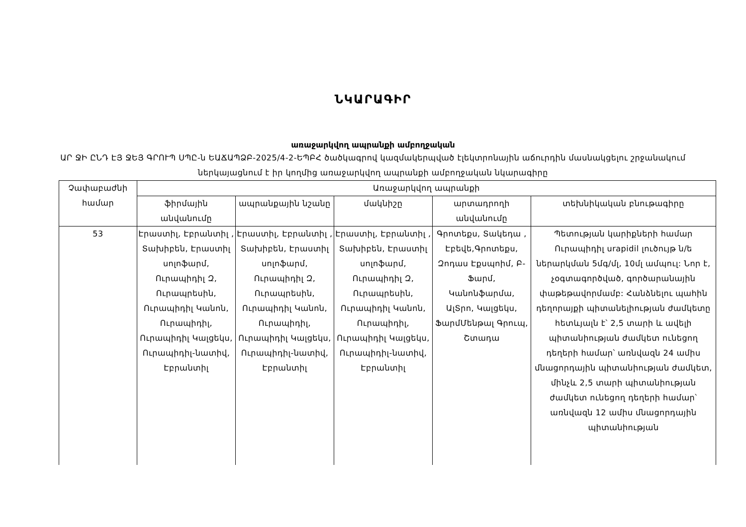ՆԿԱՐԱԳԻՐ
առաջարկվող ապրանքի ամբողջական
ԱՐ ՋԻ ԸՆԴ ԷՅ ՋԵՅ ԳՐՈՒՊ ՍՊԸ-ն ԵԱՃԱՊՁԲ-2025/4-2-ԵՊԲՀ ծածկագրով կազմակերպված էլեկտրոնային աճուրդին մասնակցելու շրջանակում ներկայացնում է իր կողմից առաջարկվող ապրանքի ամբողջական նկարագիրը
| Չափաբաժնի համար | Առաջարկվող ապրանքի | | | | |
| --- | --- | --- | --- | --- | --- |
| | ֆիրմային անվանումը | ապրանքային նշանը | մակնիշը | արտադրողի անվանումը | տեխնիկական բնութագիրը |
| 53 | Էրաստիլ, Էբրանտիլ , Տախիբեն, Էրաստիլ սոլոֆարմ, Ուրապիդիլ Զ, Ուրապրեսին, Ուրապիդիլ Կանոն, Ուրապիդիլ, Ուրապիդիլ Կալցեկս, Ուրապիդիլ-նատիվ, Էբրանտիլ | Էրաստիլ, Էբրանտիլ , Տախիբեն, Էրաստիլ սոլոֆարմ, Ուրապիդիլ Զ, Ուրապրեսին, Ուրապիդիլ Կանոն, Ուրապիդիլ, Ուրապիդիլ Կալցեկս, Ուրապիդիլ-նատիվ, Էբրանտիլ | Էրաստիլ, Էբրանտիլ , Տախիբեն, Էրաստիլ սոլոֆարմ, Ուրապիդիլ Զ, Ուրապրեսին, Ուրապիդիլ Կանոն, Ուրապիդիլ, Ուրապիդիլ Կալցեկս, Ուրապիդիլ-նատիվ, Էբրանտիլ | Գրոտեքս, Տակեդա , Էբեվե,Գրոտեքս, Զոդաս Էքսպոիմ, Բ-Ֆարմ, Կանոնֆարմա, ԱլՏրո, Կալցեկս, ՖարմՄենթալ Գրուպ, Շտադա | Պետության կարիքների համար Ուրապիդիլ urapidil լուծույթ ն/ե ներարկման 5մգ/մլ, 10մլ ամպուլ: Նոր է, չօգտագործված, գործարանային փաթեթավորմամբ: Հանձնելու պահին դեղորայքի պիտանելիության ժամկետը հետևյալն է՝ 2,5 տարի և ավելի պիտանիության ժամկետ ունեցող դեղերի համար՝ առնվազն 24 ամիս մնացորդային պիտանիության ժամկետ, մինչև 2,5 տարի պիտանիության ժամկետ ունեցող դեղերի համար՝ առնվազն 12 ամիս մնացորդային պիտանիության |